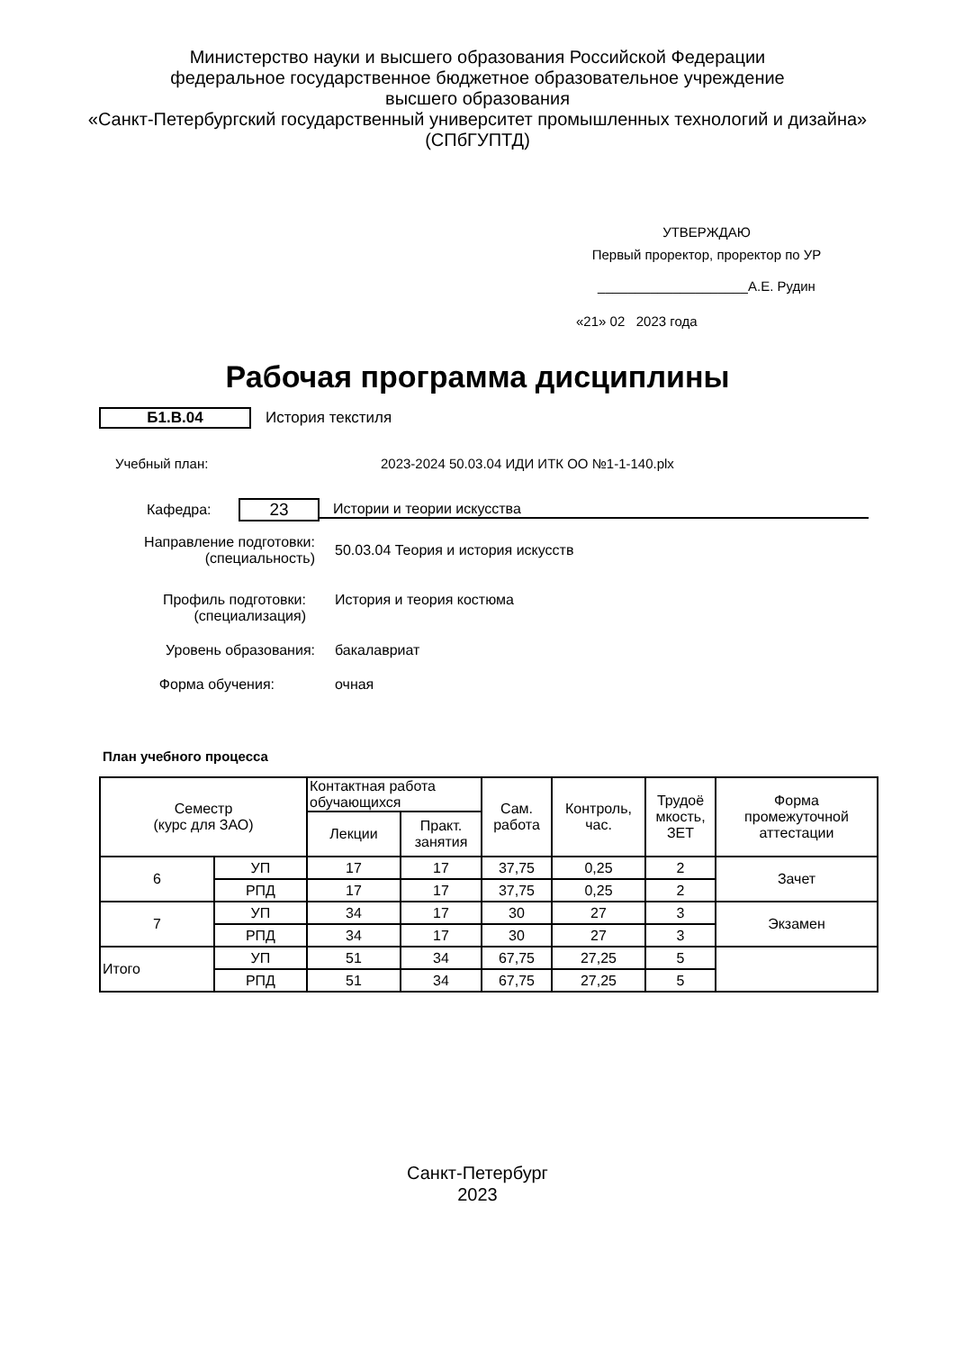Министерство науки и высшего образования Российской Федерации
федеральное государственное бюджетное образовательное учреждение
высшего образования
«Санкт-Петербургский государственный университет промышленных технологий и дизайна»
(СПбГУПТД)
УТВЕРЖДАЮ
Первый проректор, проректор по УР
____________________А.Е. Рудин
«21» 02 2023 года
Рабочая программа дисциплины
Б1.В.04 История текстиля
Учебный план: 2023-2024 50.03.04 ИДИ ИТК ОО №1-1-140.plx
Кафедра:
23
Истории и теории искусства
Направление подготовки:
(специальность) 50.03.04 Теория и история искусств
Профиль подготовки:
(специализация) История и теория костюма
Уровень образования: бакалавриат
Форма обучения: очная
План учебного процесса
| Семестр (курс для ЗАО) | | Контактная работа обучающихся | | Сам. работа | Контроль, час. | Трудоё мкость, ЗЕТ | Форма промежуточной аттестации |
| --- | --- | --- | --- | --- | --- | --- | --- |
| | | Лекции | Практ. занятия | | | | |
| 6 | УП | 17 | 17 | 37,75 | 0,25 | 2 | Зачет |
| | РПД | 17 | 17 | 37,75 | 0,25 | 2 | |
| 7 | УП | 34 | 17 | 30 | 27 | 3 | Экзамен |
| | РПД | 34 | 17 | 30 | 27 | 3 | |
| Итого | УП | 51 | 34 | 67,75 | 27,25 | 5 | |
| | РПД | 51 | 34 | 67,75 | 27,25 | 5 | |
Санкт-Петербург
2023